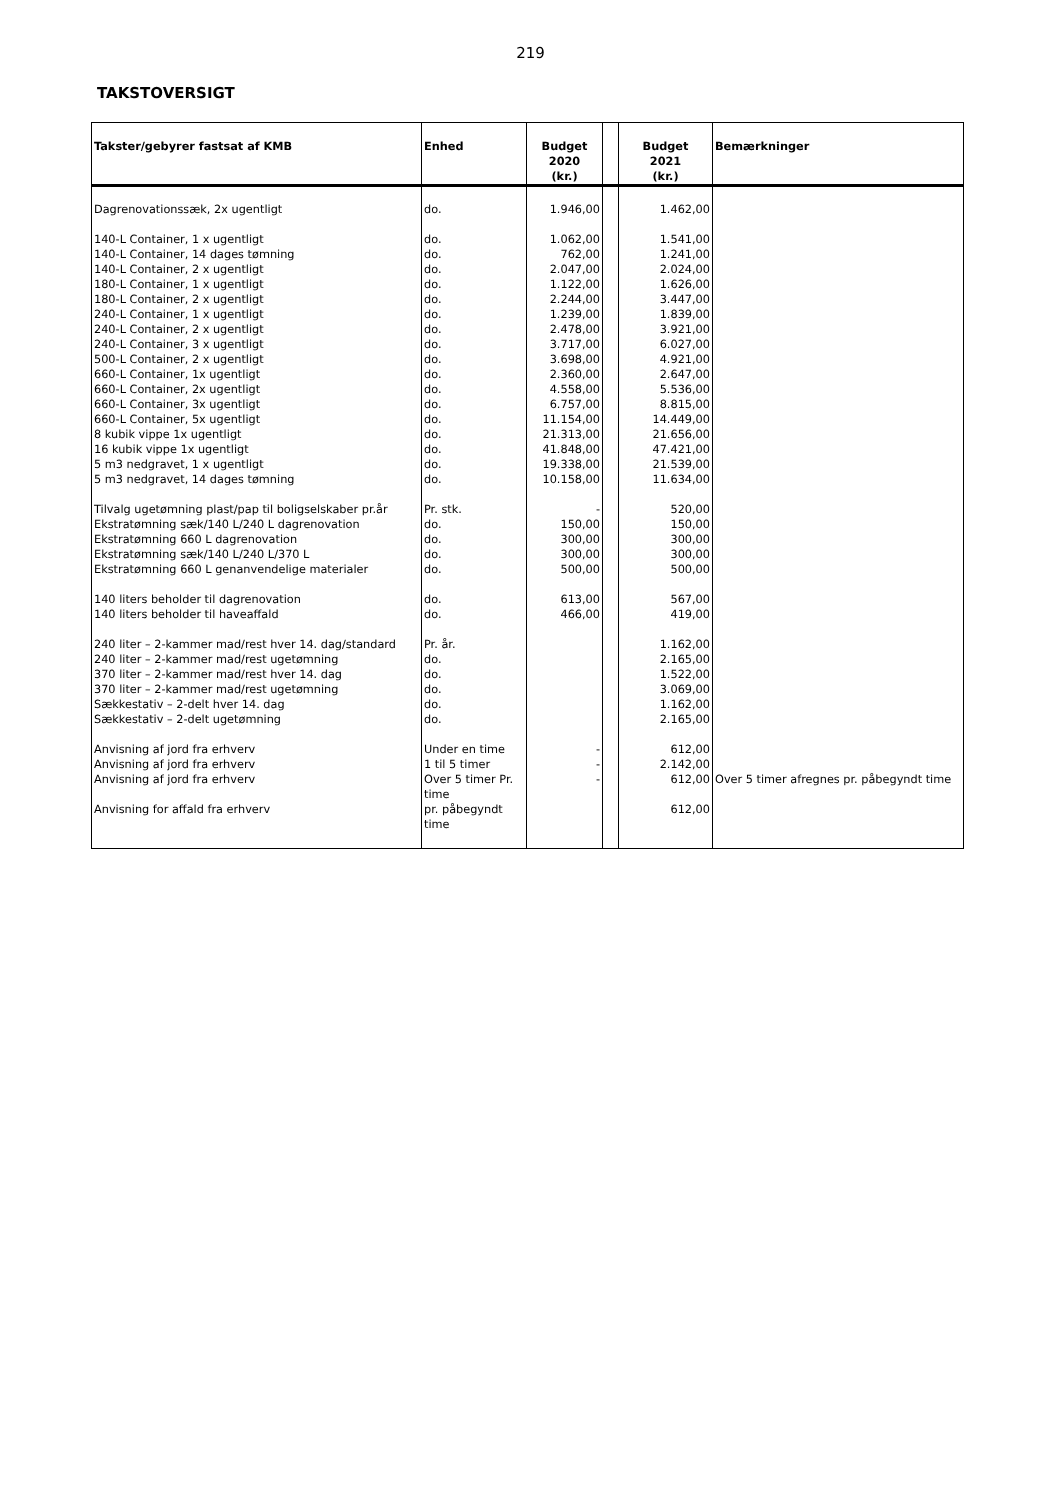219
TAKSTOVERSIGT
| Takster/gebyrer fastsat af KMB | Enhed | Budget 2020 (kr.) | | Budget 2021 (kr.) | Bemærkninger |
| --- | --- | --- | --- | --- | --- |
| Dagrenovationssæk, 2x ugentligt | do. | 1.946,00 | | 1.462,00 | |
| 140-L Container, 1 x ugentligt | do. | 1.062,00 | | 1.541,00 | |
| 140-L Container, 14 dages tømning | do. | 762,00 | | 1.241,00 | |
| 140-L Container, 2 x ugentligt | do. | 2.047,00 | | 2.024,00 | |
| 180-L Container, 1 x ugentligt | do. | 1.122,00 | | 1.626,00 | |
| 180-L Container, 2 x ugentligt | do. | 2.244,00 | | 3.447,00 | |
| 240-L Container, 1 x ugentligt | do. | 1.239,00 | | 1.839,00 | |
| 240-L Container, 2 x ugentligt | do. | 2.478,00 | | 3.921,00 | |
| 240-L Container, 3 x ugentligt | do. | 3.717,00 | | 6.027,00 | |
| 500-L Container, 2 x ugentligt | do. | 3.698,00 | | 4.921,00 | |
| 660-L Container, 1x ugentligt | do. | 2.360,00 | | 2.647,00 | |
| 660-L Container, 2x ugentligt | do. | 4.558,00 | | 5.536,00 | |
| 660-L Container, 3x ugentligt | do. | 6.757,00 | | 8.815,00 | |
| 660-L Container, 5x ugentligt | do. | 11.154,00 | | 14.449,00 | |
| 8 kubik vippe 1x ugentligt | do. | 21.313,00 | | 21.656,00 | |
| 16 kubik vippe 1x ugentligt | do. | 41.848,00 | | 47.421,00 | |
| 5 m3 nedgravet, 1 x ugentligt | do. | 19.338,00 | | 21.539,00 | |
| 5 m3 nedgravet, 14 dages tømning | do. | 10.158,00 | | 11.634,00 | |
| Tilvalg ugetømning plast/pap til boligselskaber pr.år | Pr. stk. | - | | 520,00 | |
| Ekstratømning sæk/140 L/240 L dagrenovation | do. | 150,00 | | 150,00 | |
| Ekstratømning 660 L dagrenovation | do. | 300,00 | | 300,00 | |
| Ekstratømning sæk/140 L/240 L/370 L | do. | 300,00 | | 300,00 | |
| Ekstratømning 660 L genanvendelige materialer | do. | 500,00 | | 500,00 | |
| 140 liters beholder til dagrenovation | do. | 613,00 | | 567,00 | |
| 140 liters beholder til haveaffald | do. | 466,00 | | 419,00 | |
| 240 liter – 2-kammer mad/rest hver 14. dag/standard | Pr. år. | | | 1.162,00 | |
| 240 liter – 2-kammer mad/rest ugetømning | do. | | | 2.165,00 | |
| 370 liter – 2-kammer mad/rest hver 14. dag | do. | | | 1.522,00 | |
| 370 liter – 2-kammer mad/rest ugetømning | do. | | | 3.069,00 | |
| Sækkestativ – 2-delt hver 14. dag | do. | | | 1.162,00 | |
| Sækkestativ – 2-delt ugetømning | do. | | | 2.165,00 | |
| Anvisning af jord fra erhverv | Under en time | - | | 612,00 | |
| Anvisning af jord fra erhverv | 1 til 5 timer | - | | 2.142,00 | |
| Anvisning af jord fra erhverv | Over 5 timer Pr. time | - | | 612,00 | Over 5 timer afregnes pr. påbegyndt time |
| Anvisning for affald fra erhverv | pr. påbegyndt time | | | 612,00 | |